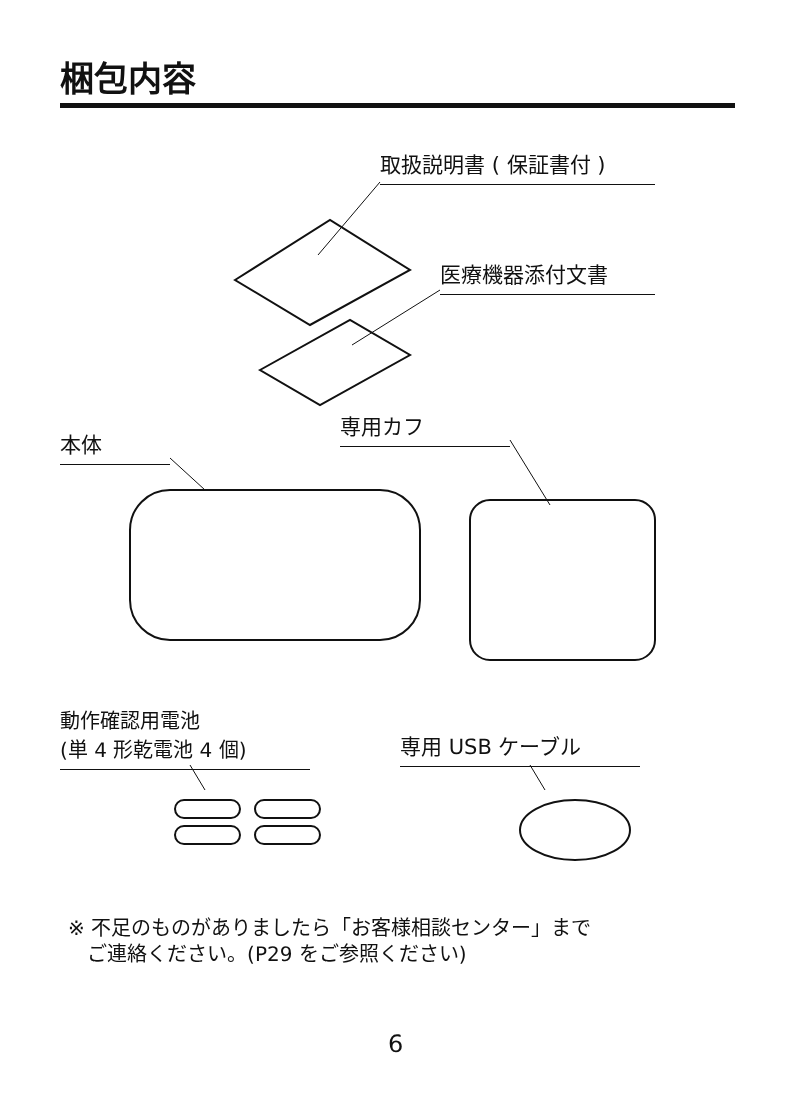梱包内容
取扱説明書 ( 保証書付 )
医療機器添付文書
専用カフ
本体
動作確認用電池
(単 4 形乾電池 4 個)
専用 USB ケーブル
※ 不足のものがありましたら「お客様相談センター」まで
ご連絡ください。(P29 をご参照ください)
6